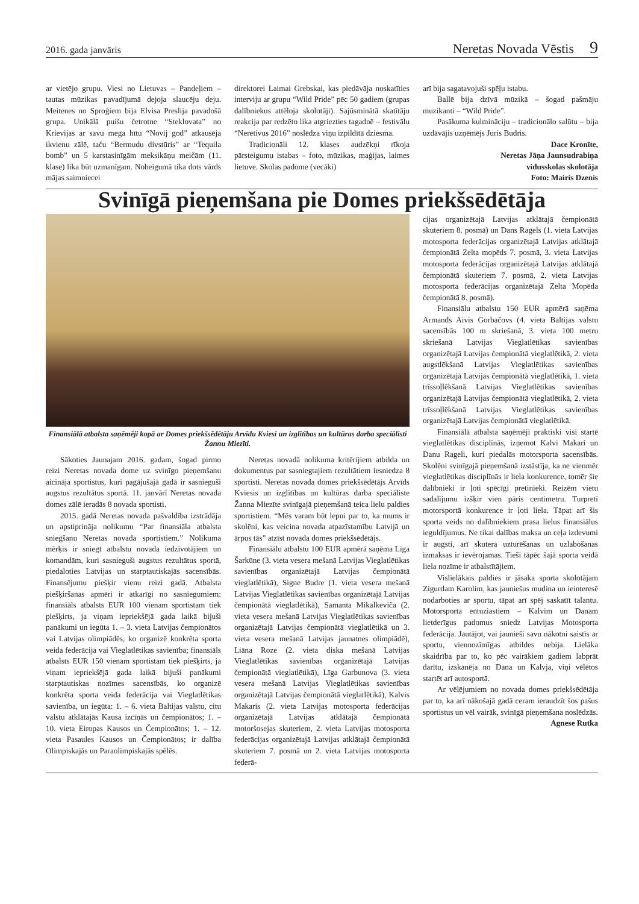2016. gada janvāris Neretas Novada Vēstis 9
ar vietējo grupu. Viesi no Lietuvas – Pandeļiem – tautas mūzikas pavadījumā dejoja slaucēju deju. Meitenes no Sproģiem bija Elvisa Preslija pavadošā grupa. Unikālā puišu četrotne “Steklovata” no Krievijas ar savu mega hītu “Novij god” atkausēja ikvienu zālē, taču “Bermudu divstūris” ar “Tequila bomb” un 5 karstasinīgām meksikāņu meičām (11. klase) lika būt uzmanīgam. Nobeigumā tika dots vārds mājas saimniecei
direktorei Laimai Grebskai, kas piedāvāja noskatīties interviju ar grupu “Wild Pride” pēc 50 gadiem (grupas dalībniekus attēloja skolotāji). Sajūsminātā skatītāju reakcija par redzēto lika atgriezties tagadnē – festivālu “Neretivus 2016” noslēdza viņu izpildītā dziesma.
Tradicionāli 12. klases audzēkņi rīkoja pārsteigumu istabas – foto, mūzikas, maģijas, laimes lietuve. Skolas padome (vecāki)
arī bija sagatavojuši spēļu istabu.
Ballē bija dzīvā mūzikā – šogad pašmāju muzikanti – “Wild Pride”.
Pasākuma kulmināciju – tradicionālo salūtu – bija uzdāvājis uzņēmējs Juris Budris.
Dace Kronīte,
Neretas Jāņa Jaunsudrabiņa
vidusskolas skolotāja
Foto: Mairis Dzenis
Svinīgā pieņemšana pie Domes priekšsēdētāja
Finansiālā atbalsta saņēmēji kopā ar Domes priekšsēdētāju Arvīdu Kviesi un izglītības un kultūras darba speciālisti Žannu Miezīti.
Sākoties Jaunajam 2016. gadam, šogad pirmo reizi Neretas novada dome uz svinīgo pieņemšanu aicināja sportistus, kuri pagājušajā gadā ir sasnieguši augstus rezultātus sportā. 11. janvārī Neretas novada domes zālē ieradās 8 novada sportisti.
2015. gadā Neretas novada pašvaldība izstrādāja un apstiprināja nolikumu “Par finansiāla atbalsta sniegšanu Neretas novada sportistiem.” Nolikuma mērķis ir sniegt atbalstu novada iedzīvotājiem un komandām, kuri sasnieguši augstus rezultātus sportā, piedaloties Latvijas un starptautiskajās sacensībās. Finansējumu piešķir vienu reizi gadā. Atbalsta piešķiršanas apmēri ir atkarīgi no sasniegumiem: finansiāls atbalsts EUR 100 vienam sportistam tiek piešķirts, ja viņam iepriekšējā gada laikā bijuši panākumi un iegūta 1. – 3. vieta Latvijas čempionātos vai Latvijas olimpiādēs, ko organizē konkrēta sporta veida federācija vai Vieglatlētikas savienība; finansiāls atbalsts EUR 150 vienam sportistam tiek piešķirts, ja viņam iepriekšējā gada laikā bijuši panākumi starptautiskas nozīmes sacensībās, ko organizē konkrēta sporta veida federācija vai Vieglatlētikas savienība, un iegūta: 1. – 6. vieta Baltijas valstu, citu valstu atklātajās Kausa izcīņās un čempionātos; 1. – 10. vieta Eiropas Kausos un Čempionātos; 1. – 12. vieta Pasaules Kausos un Čempionātos; ir dalība Olimpiskajās un Paraolimpiskajās spēlēs.
Neretas novadā nolikuma kritērijiem atbilda un dokumentus par sasniegtajiem rezultātiem iesniedza 8 sportisti. Neretas novada domes priekšsēdētājs Arvīds Kviesis un izglītības un kultūras darba speciāliste Žanna Miezīte svinīgajā pieņemšanā teica lielu paldies sportistiem. “Mēs varam būt lepni par to, ka mums ir skolēni, kas veicina novada atpazīstamību Latvijā un ārpus tās” atzīst novada domes priekšsēdētājs.
Finansiālu atbalstu 100 EUR apmērā saņēma Līga Šarkūne (3. vieta vesera mešanā Latvijas Vieglatlētikas savienības organizētajā Latvijas čempionātā vieglatlētikā), Signe Budre (1. vieta vesera mešanā Latvijas Vieglatlētikas savienības organizētajā Latvijas čempionātā vieglatlētikā), Samanta Mikalkeviča (2. vieta vesera mešanā Latvijas Vieglatlētikas savienības organizētajā Latvijas čempionātā vieglatlētikā un 3. vieta vesera mešanā Latvijas jaunatnes olimpiādē), Liāna Roze (2. vieta diska mešanā Latvijas Vieglatlētikas savienības organizētajā Latvijas čempionātā vieglatlētikā), Līga Garbunova (3. vieta vesera mešanā Latvijas Vieglatlētikas savienības organizētajā Latvijas čempionātā vieglatlētikā), Kalvis Makaris (2. vieta Latvijas motosporta federācijas organizētajā Latvijas atklātajā čempionātā motoršosejas skuteriem, 2. vieta Latvijas motosporta federācijas organizētajā Latvijas atklātajā čempionātā skuteriem 7. posmā un 2. vieta Latvijas motosporta federā-
cijas organizētajā Latvijas atklātajā čempionātā skuteriem 8. posmā) un Dans Ragels (1. vieta Latvijas motosporta federācijas organizētajā Latvijas atklātajā čempionātā Zelta mopēds 7. posmā, 3. vieta Latvijas motosporta federācijas organizētajā Latvijas atklātajā čempionātā skuteriem 7. posmā, 2. vieta Latvijas motosporta federācijas organizētajā Zelta Mopēda čempionātā 8. posmā).
Finansiālu atbalstu 150 EUR apmērā saņēma Armands Aivis Gorbačovs (4. vieta Baltijas valstu sacensībās 100 m skriešanā, 3. vieta 100 metru skriešanā Latvijas Vieglatlētikas savienības organizētajā Latvijas čempionātā vieglatlētikā, 2. vieta augstlēkšanā Latvijas Vieglatlētikas savienības organizētajā Latvijas čempionātā vieglatlētikā, 1. vieta trīssoļlēkšanā Latvijas Vieglatlētikas savienības organizētajā Latvijas čempionātā vieglatlētikā, 2. vieta trīssoļlēkšanā Latvijas Vieglatlētikas savienības organizētajā Latvijas čempionātā vieglatlētikā.
Finansiālā atbalsta saņēmēji praktiski visi startē vieglatlētikas disciplīnās, izņemot Kalvi Makari un Danu Rageli, kuri piedalās motorsporta sacensībās. Skolēni svinīgajā pieņemšanā izstāstīja, ka ne vienmēr vieglatlētikas disciplīnās ir liela konkurence, tomēr šie dalībnieki ir ļoti spēcīgi pretinieki. Reizēm vietu sadalījumu izšķir vien pāris centimetru. Turpretī motorsportā konkurence ir ļoti liela. Tāpat arī šis sporta veids no dalībniekiem prasa lielus finansiālus ieguldījumus. Ne tikai dalības maksa un ceļa izdevumi ir augsti, arī skutera uzturēšanas un uzlabošanas izmaksas ir ievērojamas. Tieši tāpēc šajā sporta veidā liela nozīme ir atbalstītājiem.
Vislielākais paldies ir jāsaka sporta skolotājam Zigurdam Karolim, kas jauniešus mudina un ieinteresē nodarboties ar sportu, tāpat arī spēj saskatīt talantu. Motorsporta entuziastiem – Kalvim un Danam lietderīgus padomus sniedz Latvijas Motosporta federācija. Jautājot, vai jaunieši savu nākotni saistīs ar sportu, viennozīmīgas atbildes nebija. Lielāka skaidrība par to, ko pēc vairākiem gadiem labprāt darītu, izskanēja no Dana un Kalvja, viņi vēlētos startēt arī autosportā.
Ar vēlējumiem no novada domes priekšsēdētāja par to, ka arī nākošajā gadā ceram ieraudzīt šos pašus sportistus un vēl vairāk, svinīgā pieņemšana noslēdzās.
Agnese Rutka